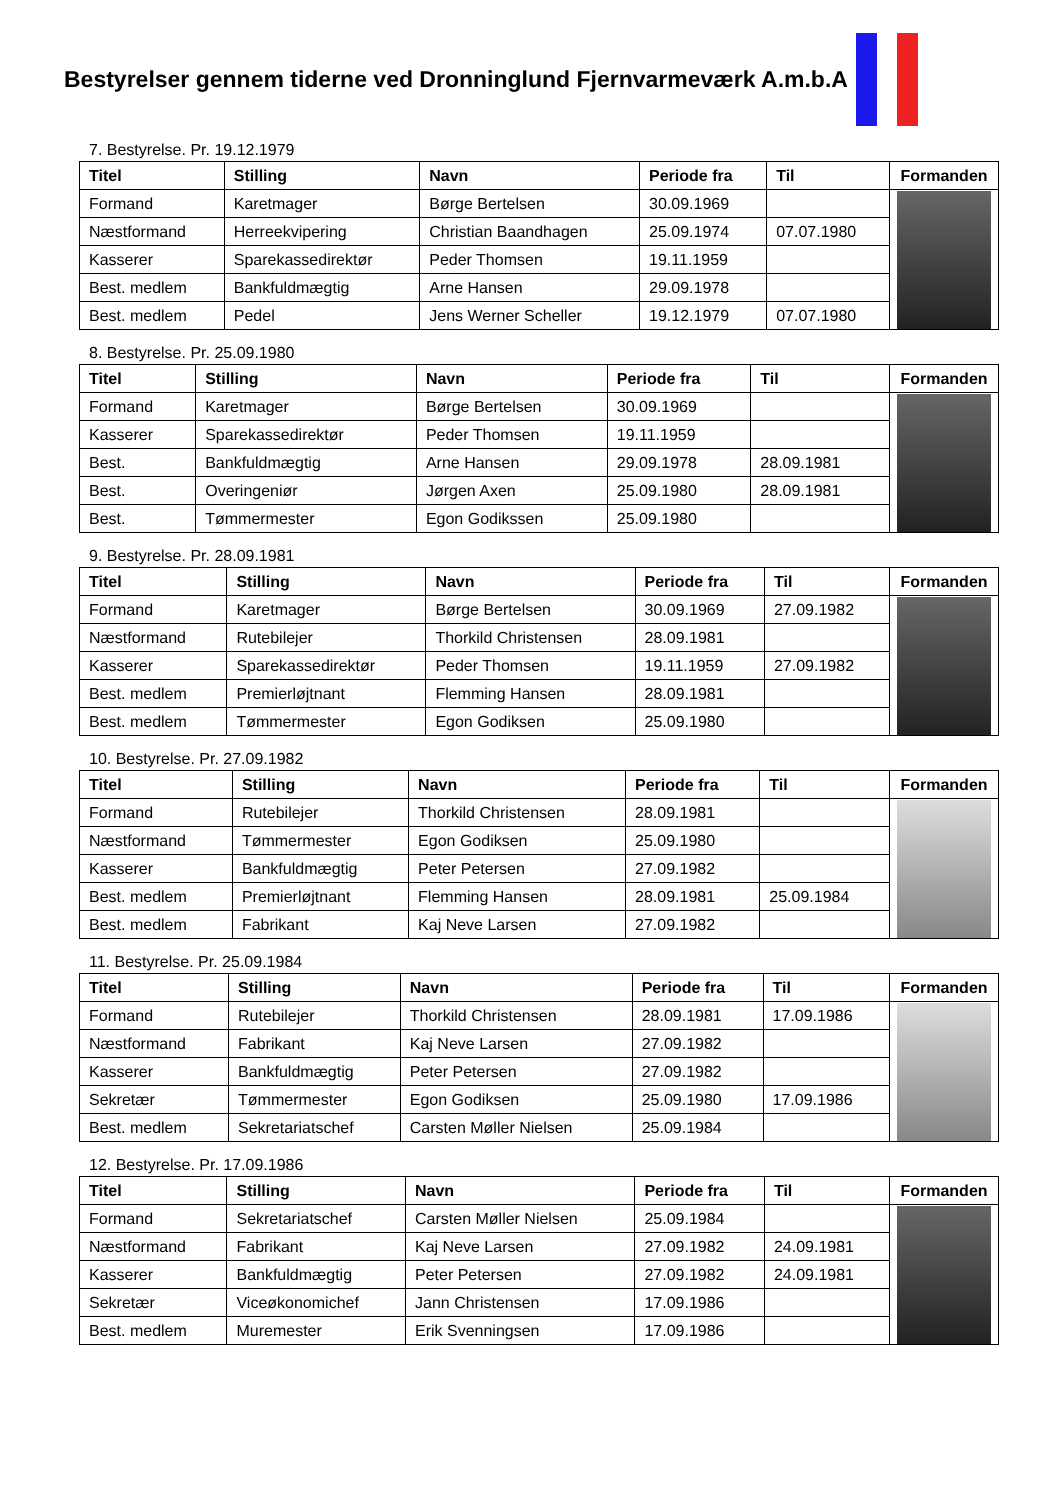Bestyrelser gennem tiderne ved Dronninglund Fjernvarmeværk A.m.b.A
7. Bestyrelse. Pr. 19.12.1979
| Titel | Stilling | Navn | Periode fra | Til | Formanden |
| --- | --- | --- | --- | --- | --- |
| Formand | Karetmager | Børge Bertelsen | 30.09.1969 | | |
| Næstformand | Herreekvipering | Christian Baandhagen | 25.09.1974 | 07.07.1980 | |
| Kasserer | Sparekassedirektør | Peder Thomsen | 19.11.1959 | | |
| Best. medlem | Bankfuldmægtig | Arne Hansen | 29.09.1978 | | |
| Best. medlem | Pedel | Jens Werner Scheller | 19.12.1979 | 07.07.1980 | |
8. Bestyrelse. Pr. 25.09.1980
| Titel | Stilling | Navn | Periode fra | Til | Formanden |
| --- | --- | --- | --- | --- | --- |
| Formand | Karetmager | Børge Bertelsen | 30.09.1969 | | |
| Kasserer | Sparekassedirektør | Peder Thomsen | 19.11.1959 | | |
| Best. | Bankfuldmægtig | Arne Hansen | 29.09.1978 | 28.09.1981 | |
| Best. | Overingeniør | Jørgen Axen | 25.09.1980 | 28.09.1981 | |
| Best. | Tømmermester | Egon Godikssen | 25.09.1980 | | |
9. Bestyrelse. Pr. 28.09.1981
| Titel | Stilling | Navn | Periode fra | Til | Formanden |
| --- | --- | --- | --- | --- | --- |
| Formand | Karetmager | Børge Bertelsen | 30.09.1969 | 27.09.1982 | |
| Næstformand | Rutebilejer | Thorkild Christensen | 28.09.1981 | | |
| Kasserer | Sparekassedirektør | Peder Thomsen | 19.11.1959 | 27.09.1982 | |
| Best. medlem | Premierløjtnant | Flemming Hansen | 28.09.1981 | | |
| Best. medlem | Tømmermester | Egon Godiksen | 25.09.1980 | | |
10. Bestyrelse. Pr. 27.09.1982
| Titel | Stilling | Navn | Periode fra | Til | Formanden |
| --- | --- | --- | --- | --- | --- |
| Formand | Rutebilejer | Thorkild Christensen | 28.09.1981 | | |
| Næstformand | Tømmermester | Egon Godiksen | 25.09.1980 | | |
| Kasserer | Bankfuldmægtig | Peter Petersen | 27.09.1982 | | |
| Best. medlem | Premierløjtnant | Flemming Hansen | 28.09.1981 | 25.09.1984 | |
| Best. medlem | Fabrikant | Kaj Neve Larsen | 27.09.1982 | | |
11. Bestyrelse. Pr. 25.09.1984
| Titel | Stilling | Navn | Periode fra | Til | Formanden |
| --- | --- | --- | --- | --- | --- |
| Formand | Rutebilejer | Thorkild Christensen | 28.09.1981 | 17.09.1986 | |
| Næstformand | Fabrikant | Kaj Neve Larsen | 27.09.1982 | | |
| Kasserer | Bankfuldmægtig | Peter Petersen | 27.09.1982 | | |
| Sekretær | Tømmermester | Egon Godiksen | 25.09.1980 | 17.09.1986 | |
| Best. medlem | Sekretariatschef | Carsten Møller Nielsen | 25.09.1984 | | |
12. Bestyrelse. Pr. 17.09.1986
| Titel | Stilling | Navn | Periode fra | Til | Formanden |
| --- | --- | --- | --- | --- | --- |
| Formand | Sekretariatschef | Carsten Møller Nielsen | 25.09.1984 | | |
| Næstformand | Fabrikant | Kaj Neve Larsen | 27.09.1982 | 24.09.1981 | |
| Kasserer | Bankfuldmægtig | Peter Petersen | 27.09.1982 | 24.09.1981 | |
| Sekretær | Viceøkonomichef | Jann Christensen | 17.09.1986 | | |
| Best. medlem | Muremester | Erik Svenningsen | 17.09.1986 | | |